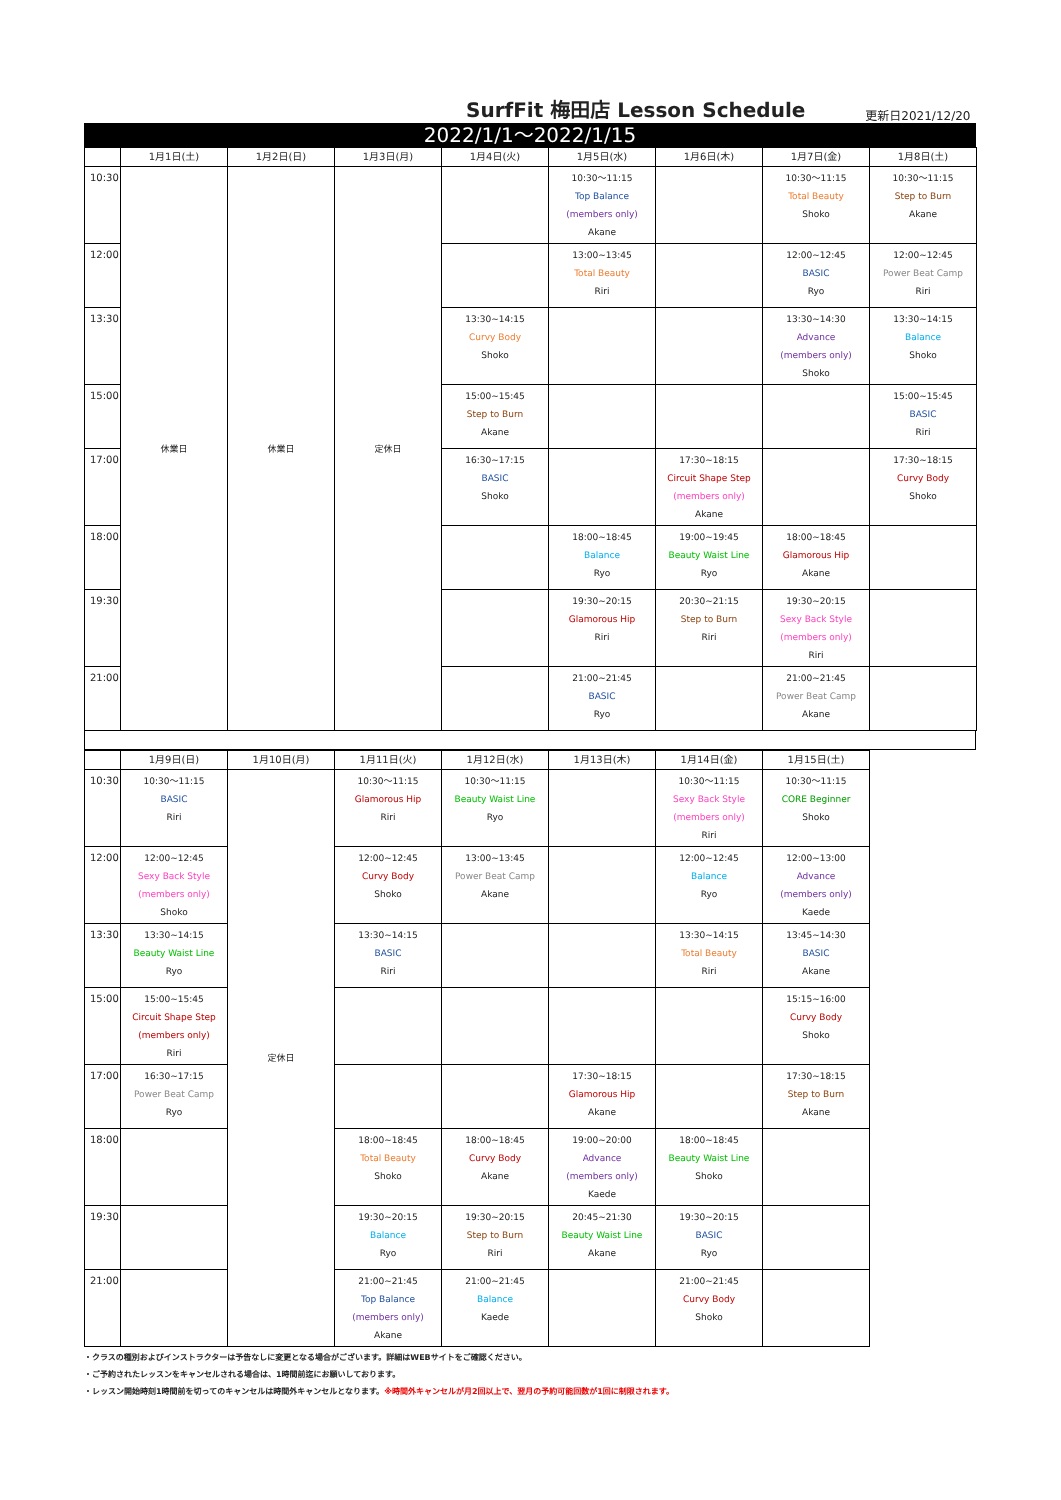SurfFit 梅田店 Lesson Schedule
更新日2021/12/20
2022/1/1～2022/1/15
| | 1月1日(土) | 1月2日(日) | 1月3日(月) | 1月4日(火) | 1月5日(水) | 1月6日(木) | 1月7日(金) | 1月8日(土) |
| --- | --- | --- | --- | --- | --- | --- | --- | --- |
| 10:30 | 休業日 | 休業日 | 定休日 | | 10:30～11:15 Top Balance (members only) Akane | | 10:30～11:15 Total Beauty Shoko | 10:30～11:15 Step to Burn Akane |
| 12:00 | | | | | 13:00~13:45 Total Beauty Riri | | 12:00~12:45 BASIC Ryo | 12:00~12:45 Power Beat Camp Riri |
| 13:30 | | | | 13:30~14:15 Curvy Body Shoko | | | 13:30~14:30 Advance (members only) Shoko | 13:30~14:15 Balance Shoko |
| 15:00 | | | | 15:00~15:45 Step to Burn Akane | | | | 15:00~15:45 BASIC Riri |
| 17:00 | | | | 16:30~17:15 BASIC Shoko | | 17:30~18:15 Circuit Shape Step (members only) Akane | | 17:30~18:15 Curvy Body Shoko |
| 18:00 | | | | | 18:00~18:45 Balance Ryo | 19:00~19:45 Beauty Waist Line Ryo | 18:00~18:45 Glamorous Hip Akane | |
| 19:30 | | | | | 19:30~20:15 Glamorous Hip Riri | 20:30~21:15 Step to Burn Riri | 19:30~20:15 Sexy Back Style (members only) Riri | |
| 21:00 | | | | | 21:00~21:45 BASIC Ryo | | 21:00~21:45 Power Beat Camp Akane | |
| | 1月9日(日) | 1月10日(月) | 1月11日(火) | 1月12日(水) | 1月13日(木) | 1月14日(金) | 1月15日(土) |
| --- | --- | --- | --- | --- | --- | --- | --- |
| 10:30 | 10:30～11:15 BASIC Riri | 定休日 | 10:30～11:15 Glamorous Hip Riri | 10:30～11:15 Beauty Waist Line Ryo | | 10:30～11:15 Sexy Back Style (members only) Riri | 10:30～11:15 CORE Beginner Shoko |
| 12:00 | 12:00~12:45 Sexy Back Style (members only) Shoko | | 12:00~12:45 Curvy Body Shoko | 13:00~13:45 Power Beat Camp Akane | | 12:00~12:45 Balance Ryo | 12:00~13:00 Advance (members only) Kaede |
| 13:30 | 13:30~14:15 Beauty Waist Line Ryo | | 13:30~14:15 BASIC Riri | | | 13:30~14:15 Total Beauty Riri | 13:45~14:30 BASIC Akane |
| 15:00 | 15:00~15:45 Circuit Shape Step (members only) Riri | | | | | | 15:15~16:00 Curvy Body Shoko |
| 17:00 | 16:30~17:15 Power Beat Camp Ryo | | | | 17:30~18:15 Glamorous Hip Akane | | 17:30~18:15 Step to Burn Akane |
| 18:00 | | | 18:00~18:45 Total Beauty Shoko | 18:00~18:45 Curvy Body Akane | 19:00~20:00 Advance (members only) Kaede | 18:00~18:45 Beauty Waist Line Shoko | |
| 19:30 | | | 19:30~20:15 Balance Ryo | 19:30~20:15 Step to Burn Riri | 20:45~21:30 Beauty Waist Line Akane | 19:30~20:15 BASIC Ryo | |
| 21:00 | | | 21:00~21:45 Top Balance (members only) Akane | 21:00~21:45 Balance Kaede | | 21:00~21:45 Curvy Body Shoko | |
・クラスの種別およびインストラクターは予告なしに変更となる場合がございます。詳細はWEBサイトをご確認ください。
・ご予約されたレッスンをキャンセルされる場合は、1時間前迄にお願いしております。
・レッスン開始時刻1時間前を切ってのキャンセルは時間外キャンセルとなります。※時間外キャンセルが月2回以上で、翌月の予約可能回数が1回に制限されます。